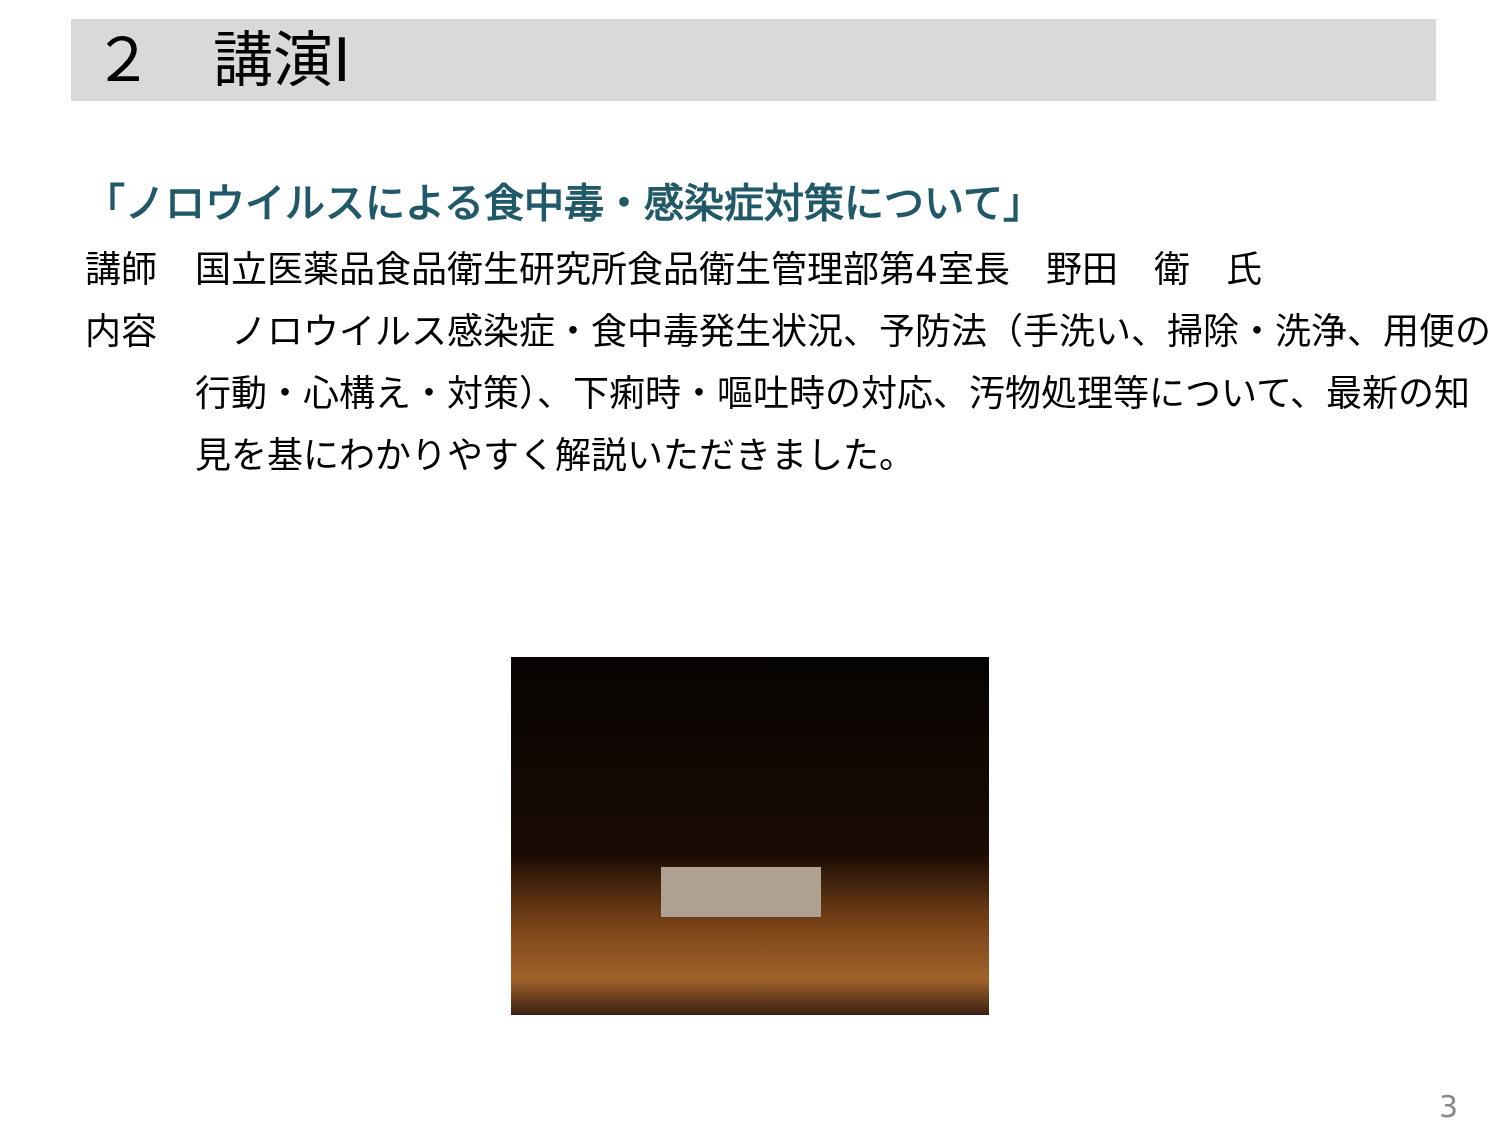２　講演Ⅰ
「ノロウイルスによる食中毒・感染症対策について」
講師 国立医薬品食品衛生研究所食品衛生管理部第4室長　野田　衛　氏
内容　ノロウイルス感染症・食中毒発生状況、予防法（手洗い、掃除・洗浄、用便の行動・心構え・対策）、下痢時・嘔吐時の対応、汚物処理等について、最新の知見を基にわかりやすく解説いただきました。
3